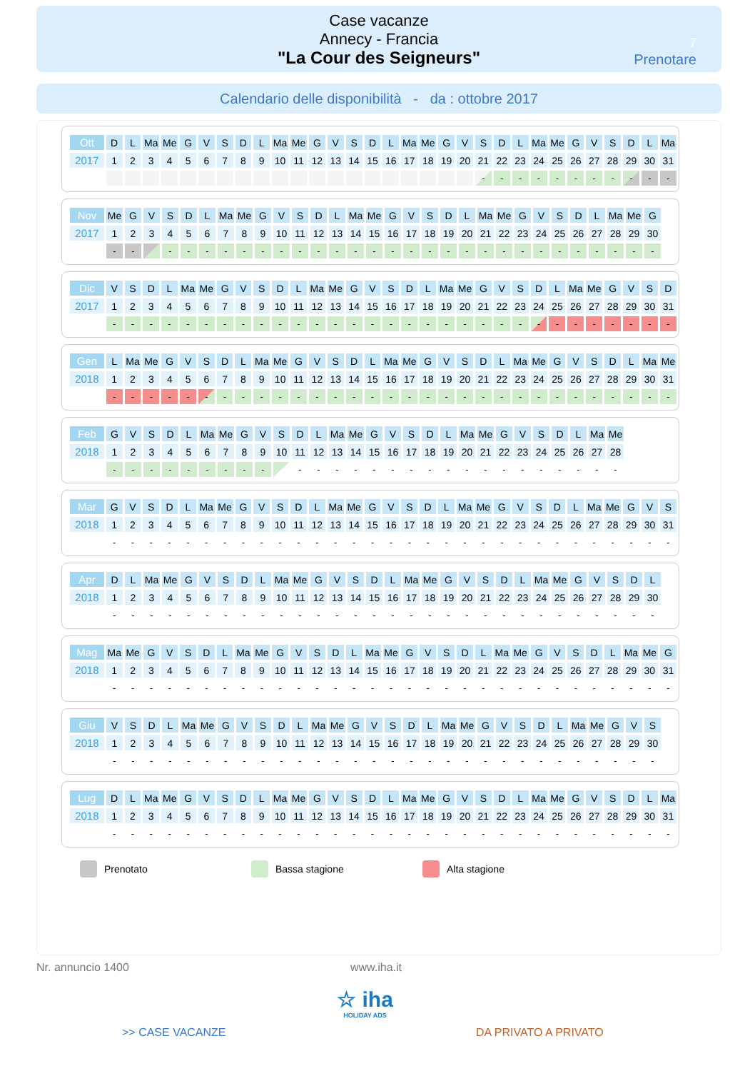Case vacanze
Annecy - Francia
"La Cour des Seigneurs"
7
Prenotare
Calendario delle disponibilità - da : ottobre 2017
| Ott | D | L | Ma | Me | G | V | S | D | L | Ma | Me | G | V | S | D | L | Ma | Me | G | V | S | D | L | Ma | Me | G | V | S | D | L | Ma |
| 2017 | 1 | 2 | 3 | 4 | 5 | 6 | 7 | 8 | 9 | 10 | 11 | 12 | 13 | 14 | 15 | 16 | 17 | 18 | 19 | 20 | 21 | 22 | 23 | 24 | 25 | 26 | 27 | 28 | 29 | 30 | 31 |
| | | | | | | | | | | | | | | | | | | | | | - | - | - | - | - | - | - | - | - | - | - |
| Nov | Me | G | V | S | D | L | Ma | Me | G | V | S | D | L | Ma | Me | G | V | S | D | L | Ma | Me | G | V | S | D | L | Ma | Me | G |
| 2017 | 1 | 2 | 3 | 4 | 5 | 6 | 7 | 8 | 9 | 10 | 11 | 12 | 13 | 14 | 15 | 16 | 17 | 18 | 19 | 20 | 21 | 22 | 23 | 24 | 25 | 26 | 27 | 28 | 29 | 30 |
| | - | - | | - | - | - | - | - | - | - | - | - | - | - | - | - | - | - | - | - | - | - | - | - | - | - | - | - | - | - |
| Dic | V | S | D | L | Ma | Me | G | V | S | D | L | Ma | Me | G | V | S | D | L | Ma | Me | G | V | S | D | L | Ma | Me | G | V | S | D |
| 2017 | 1 | 2 | 3 | 4 | 5 | 6 | 7 | 8 | 9 | 10 | 11 | 12 | 13 | 14 | 15 | 16 | 17 | 18 | 19 | 20 | 21 | 22 | 23 | 24 | 25 | 26 | 27 | 28 | 29 | 30 | 31 |
| | - | - | - | - | - | - | - | - | - | - | - | - | - | - | - | - | - | - | - | - | - | - | - | - | - | - | - | - | - | - | - |
| Gen | L | Ma | Me | G | V | S | D | L | Ma | Me | G | V | S | D | L | Ma | Me | G | V | S | D | L | Ma | Me | G | V | S | D | L | Ma | Me |
| 2018 | 1 | 2 | 3 | 4 | 5 | 6 | 7 | 8 | 9 | 10 | 11 | 12 | 13 | 14 | 15 | 16 | 17 | 18 | 19 | 20 | 21 | 22 | 23 | 24 | 25 | 26 | 27 | 28 | 29 | 30 | 31 |
| | - | - | - | - | - | - | - | - | - | - | - | - | - | - | - | - | - | - | - | - | - | - | - | - | - | - | - | - | - | - | - |
| Feb | G | V | S | D | L | Ma | Me | G | V | S | D | L | Ma | Me | G | V | S | D | L | Ma | Me | G | V | S | D | L | Ma | Me |
| 2018 | 1 | 2 | 3 | 4 | 5 | 6 | 7 | 8 | 9 | 10 | 11 | 12 | 13 | 14 | 15 | 16 | 17 | 18 | 19 | 20 | 21 | 22 | 23 | 24 | 25 | 26 | 27 | 28 |
| | - | - | - | - | - | - | - | - | - | | - | - | - | - | - | - | - | - | - | - | - | - | - | - | - | - | - | - |
| Mar | G | V | S | D | L | Ma | Me | G | V | S | D | L | Ma | Me | G | V | S | D | L | Ma | Me | G | V | S | D | L | Ma | Me | G | V | S |
| 2018 | 1 | 2 | 3 | 4 | 5 | 6 | 7 | 8 | 9 | 10 | 11 | 12 | 13 | 14 | 15 | 16 | 17 | 18 | 19 | 20 | 21 | 22 | 23 | 24 | 25 | 26 | 27 | 28 | 29 | 30 | 31 |
| | - | - | - | - | - | - | - | - | - | - | - | - | - | - | - | - | - | - | - | - | - | - | - | - | - | - | - | - | - | - | - |
| Apr | D | L | Ma | Me | G | V | S | D | L | Ma | Me | G | V | S | D | L | Ma | Me | G | V | S | D | L | Ma | Me | G | V | S | D | L |
| 2018 | 1 | 2 | 3 | 4 | 5 | 6 | 7 | 8 | 9 | 10 | 11 | 12 | 13 | 14 | 15 | 16 | 17 | 18 | 19 | 20 | 21 | 22 | 23 | 24 | 25 | 26 | 27 | 28 | 29 | 30 |
| | - | - | - | - | - | - | - | - | - | - | - | - | - | - | - | - | - | - | - | - | - | - | - | - | - | - | - | - | - | - |
| Mag | Ma | Me | G | V | S | D | L | Ma | Me | G | V | S | D | L | Ma | Me | G | V | S | D | L | Ma | Me | G | V | S | D | L | Ma | Me | G |
| 2018 | 1 | 2 | 3 | 4 | 5 | 6 | 7 | 8 | 9 | 10 | 11 | 12 | 13 | 14 | 15 | 16 | 17 | 18 | 19 | 20 | 21 | 22 | 23 | 24 | 25 | 26 | 27 | 28 | 29 | 30 | 31 |
| | - | - | - | - | - | - | - | - | - | - | - | - | - | - | - | - | - | - | - | - | - | - | - | - | - | - | - | - | - | - | - |
| Giu | V | S | D | L | Ma | Me | G | V | S | D | L | Ma | Me | G | V | S | D | L | Ma | Me | G | V | S | D | L | Ma | Me | G | V | S |
| 2018 | 1 | 2 | 3 | 4 | 5 | 6 | 7 | 8 | 9 | 10 | 11 | 12 | 13 | 14 | 15 | 16 | 17 | 18 | 19 | 20 | 21 | 22 | 23 | 24 | 25 | 26 | 27 | 28 | 29 | 30 |
| | - | - | - | - | - | - | - | - | - | - | - | - | - | - | - | - | - | - | - | - | - | - | - | - | - | - | - | - | - | - |
| Lug | D | L | Ma | Me | G | V | S | D | L | Ma | Me | G | V | S | D | L | Ma | Me | G | V | S | D | L | Ma | Me | G | V | S | D | L | Ma |
| 2018 | 1 | 2 | 3 | 4 | 5 | 6 | 7 | 8 | 9 | 10 | 11 | 12 | 13 | 14 | 15 | 16 | 17 | 18 | 19 | 20 | 21 | 22 | 23 | 24 | 25 | 26 | 27 | 28 | 29 | 30 | 31 |
| | - | - | - | - | - | - | - | - | - | - | - | - | - | - | - | - | - | - | - | - | - | - | - | - | - | - | - | - | - | - | - |
Prenotato Bassa stagione Alta stagione
Nr. annuncio 1400 www.iha.it
☆ iha
HOLIDAY ADS
>> CASE VACANZE DA PRIVATO A PRIVATO